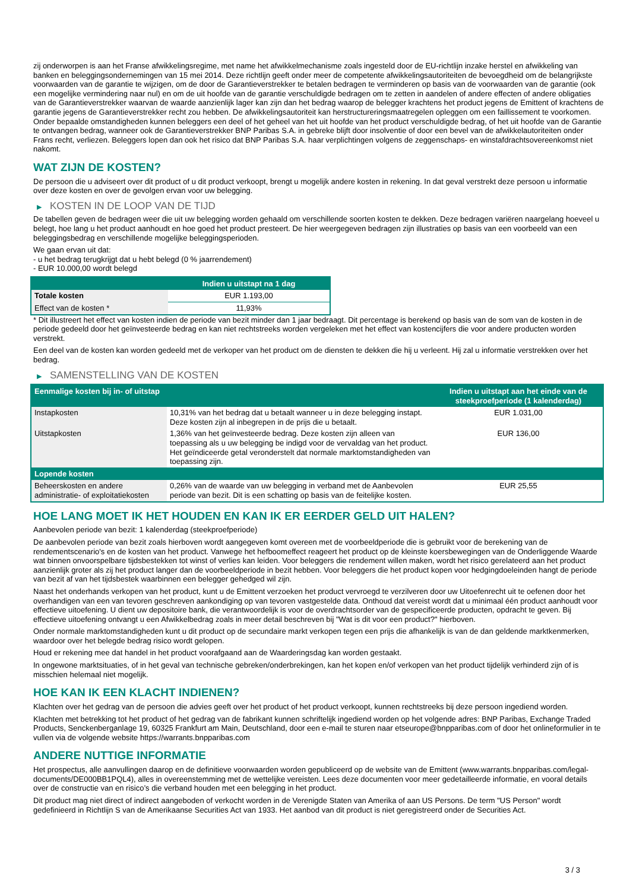zij onderworpen is aan het Franse afwikkelingsregime, met name het afwikkelmechanisme zoals ingesteld door de EU-richtlijn inzake herstel en afwikkeling van banken en beleggingsondernemingen van 15 mei 2014. Deze richtlijn geeft onder meer de competente afwikkelingsautoriteiten de bevoegdheid om de belangrijkste voorwaarden van de garantie te wijzigen, om de door de Garantieverstrekker te betalen bedragen te verminderen op basis van de voorwaarden van de garantie (ook een mogelijke vermindering naar nul) en om de uit hoofde van de garantie verschuldigde bedragen om te zetten in aandelen of andere effecten of andere obligaties van de Garantieverstrekker waarvan de waarde aanzienlijk lager kan zijn dan het bedrag waarop de belegger krachtens het product jegens de Emittent of krachtens de garantie jegens de Garantieverstrekker recht zou hebben. De afwikkelingsautoriteit kan herstructureringsmaatregelen opleggen om een faillissement te voorkomen. Onder bepaalde omstandigheden kunnen beleggers een deel of het geheel van het uit hoofde van het product verschuldigde bedrag, of het uit hoofde van de Garantie te ontvangen bedrag, wanneer ook de Garantieverstrekker BNP Paribas S.A. in gebreke blijft door insolventie of door een bevel van de afwikkelautoriteiten onder Frans recht, verliezen. Beleggers lopen dan ook het risico dat BNP Paribas S.A. haar verplichtingen volgens de zeggenschaps- en winstafdrachtsovereenkomst niet nakomt.
WAT ZIJN DE KOSTEN?
De persoon die u adviseert over dit product of u dit product verkoopt, brengt u mogelijk andere kosten in rekening. In dat geval verstrekt deze persoon u informatie over deze kosten en over de gevolgen ervan voor uw belegging.
▶ KOSTEN IN DE LOOP VAN DE TIJD
De tabellen geven de bedragen weer die uit uw belegging worden gehaald om verschillende soorten kosten te dekken. Deze bedragen variëren naargelang hoeveel u belegt, hoe lang u het product aanhoudt en hoe goed het product presteert. De hier weergegeven bedragen zijn illustraties op basis van een voorbeeld van een beleggingsbedrag en verschillende mogelijke beleggingsperioden.
We gaan ervan uit dat:
- u het bedrag terugkrijgt dat u hebt belegd (0 % jaarrendement)
- EUR 10.000,00 wordt belegd
| | Indien u uitstapt na 1 dag |
| --- | --- |
| Totale kosten | EUR 1.193,00 |
| Effect van de kosten * | 11,93% |
* Dit illustreert het effect van kosten indien de periode van bezit minder dan 1 jaar bedraagt. Dit percentage is berekend op basis van de som van de kosten in de periode gedeeld door het geïnvesteerde bedrag en kan niet rechtstreeks worden vergeleken met het effect van kostencijfers die voor andere producten worden verstrekt.
Een deel van de kosten kan worden gedeeld met de verkoper van het product om de diensten te dekken die hij u verleent. Hij zal u informatie verstrekken over het bedrag.
▶ SAMENSTELLING VAN DE KOSTEN
| Eenmalige kosten bij in- of uitstap | | Indien u uitstapt aan het einde van de steekproefperiode (1 kalenderdag) |
| --- | --- | --- |
| Instapkosten | 10,31% van het bedrag dat u betaalt wanneer u in deze belegging instapt. Deze kosten zijn al inbegrepen in de prijs die u betaalt. | EUR 1.031,00 |
| Uitstapkosten | 1,36% van het geïnvesteerde bedrag. Deze kosten zijn alleen van toepassing als u uw belegging be indigd voor de vervaldag van het product. Het geïndiceerde getal veronderstelt dat normale marktomstandigheden van toepassing zijn. | EUR 136,00 |
| Lopende kosten | | |
| Beheerskosten en andere administratie- of exploitatiekosten | 0,26% van de waarde van uw belegging in verband met de Aanbevolen periode van bezit. Dit is een schatting op basis van de feitelijke kosten. | EUR 25,55 |
HOE LANG MOET IK HET HOUDEN EN KAN IK ER EERDER GELD UIT HALEN?
Aanbevolen periode van bezit: 1 kalenderdag (steekproefperiode)
De aanbevolen periode van bezit zoals hierboven wordt aangegeven komt overeen met de voorbeeldperiode die is gebruikt voor de berekening van de rendementscenario's en de kosten van het product. Vanwege het hefboomeffect reageert het product op de kleinste koersbewegingen van de Onderliggende Waarde wat binnen onvoorspelbare tijdsbestekken tot winst of verlies kan leiden. Voor beleggers die rendement willen maken, wordt het risico gerelateerd aan het product aanzienlijk groter als zij het product langer dan de voorbeeldperiode in bezit hebben. Voor beleggers die het product kopen voor hedgingdoeleinden hangt de periode van bezit af van het tijdsbestek waarbinnen een belegger gehedged wil zijn.
Naast het onderhands verkopen van het product, kunt u de Emittent verzoeken het product vervroegd te verzilveren door uw Uitoefenrecht uit te oefenen door het overhandigen van een van tevoren geschreven aankondiging op van tevoren vastgestelde data. Onthoud dat vereist wordt dat u minimaal één product aanhoudt voor effectieve uitoefening. U dient uw depositoire bank, die verantwoordelijk is voor de overdrachtsorder van de gespecificeerde producten, opdracht te geven. Bij effectieve uitoefening ontvangt u een Afwikkelbedrag zoals in meer detail beschreven bij "Wat is dit voor een product?" hierboven.
Onder normale marktomstandigheden kunt u dit product op de secundaire markt verkopen tegen een prijs die afhankelijk is van de dan geldende marktkenmerken, waardoor over het belegde bedrag risico wordt gelopen.
Houd er rekening mee dat handel in het product voorafgaand aan de Waarderingsdag kan worden gestaakt.
In ongewone marktsituaties, of in het geval van technische gebreken/onderbrekingen, kan het kopen en/of verkopen van het product tijdelijk verhinderd zijn of is misschien helemaal niet mogelijk.
HOE KAN IK EEN KLACHT INDIENEN?
Klachten over het gedrag van de persoon die advies geeft over het product of het product verkoopt, kunnen rechtstreeks bij deze persoon ingediend worden.
Klachten met betrekking tot het product of het gedrag van de fabrikant kunnen schriftelijk ingediend worden op het volgende adres: BNP Paribas, Exchange Traded Products, Senckenberganlage 19, 60325 Frankfurt am Main, Deutschland, door een e-mail te sturen naar etseurope@bnpparibas.com of door het onlineformulier in te vullen via de volgende website https://warrants.bnpparibas.com
ANDERE NUTTIGE INFORMATIE
Het prospectus, alle aanvullingen daarop en de definitieve voorwaarden worden gepubliceerd op de website van de Emittent (www.warrants.bnpparibas.com/legal-documents/DE000BB1PQL4), alles in overeenstemming met de wettelijke vereisten. Lees deze documenten voor meer gedetailleerde informatie, en vooral details over de constructie van en risico’s die verband houden met een belegging in het product.
Dit product mag niet direct of indirect aangeboden of verkocht worden in de Verenigde Staten van Amerika of aan US Persons. De term "US Person" wordt gedefinieerd in Richtlijn S van de Amerikaanse Securities Act van 1933. Het aanbod van dit product is niet geregistreerd onder de Securities Act.
3 / 3